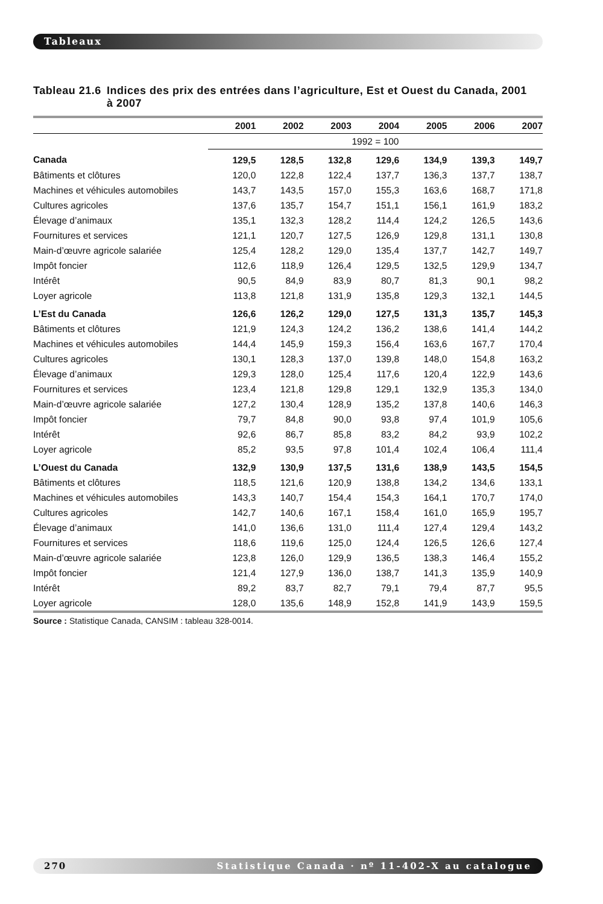Tableaux
Tableau 21.6 Indices des prix des entrées dans l’agriculture, Est et Ouest du Canada, 2001
à 2007
| | 2001 | 2002 | 2003 | 2004 | 2005 | 2006 | 2007 |
| --- | --- | --- | --- | --- | --- | --- | --- |
| | 1992 = 100 | | | | | | |
| Canada | 129,5 | 128,5 | 132,8 | 129,6 | 134,9 | 139,3 | 149,7 |
| Bâtiments et clôtures | 120,0 | 122,8 | 122,4 | 137,7 | 136,3 | 137,7 | 138,7 |
| Machines et véhicules automobiles | 143,7 | 143,5 | 157,0 | 155,3 | 163,6 | 168,7 | 171,8 |
| Cultures agricoles | 137,6 | 135,7 | 154,7 | 151,1 | 156,1 | 161,9 | 183,2 |
| Élevage d’animaux | 135,1 | 132,3 | 128,2 | 114,4 | 124,2 | 126,5 | 143,6 |
| Fournitures et services | 121,1 | 120,7 | 127,5 | 126,9 | 129,8 | 131,1 | 130,8 |
| Main-d’œuvre agricole salariée | 125,4 | 128,2 | 129,0 | 135,4 | 137,7 | 142,7 | 149,7 |
| Impôt foncier | 112,6 | 118,9 | 126,4 | 129,5 | 132,5 | 129,9 | 134,7 |
| Intérêt | 90,5 | 84,9 | 83,9 | 80,7 | 81,3 | 90,1 | 98,2 |
| Loyer agricole | 113,8 | 121,8 | 131,9 | 135,8 | 129,3 | 132,1 | 144,5 |
| L’Est du Canada | 126,6 | 126,2 | 129,0 | 127,5 | 131,3 | 135,7 | 145,3 |
| Bâtiments et clôtures | 121,9 | 124,3 | 124,2 | 136,2 | 138,6 | 141,4 | 144,2 |
| Machines et véhicules automobiles | 144,4 | 145,9 | 159,3 | 156,4 | 163,6 | 167,7 | 170,4 |
| Cultures agricoles | 130,1 | 128,3 | 137,0 | 139,8 | 148,0 | 154,8 | 163,2 |
| Élevage d’animaux | 129,3 | 128,0 | 125,4 | 117,6 | 120,4 | 122,9 | 143,6 |
| Fournitures et services | 123,4 | 121,8 | 129,8 | 129,1 | 132,9 | 135,3 | 134,0 |
| Main-d’œuvre agricole salariée | 127,2 | 130,4 | 128,9 | 135,2 | 137,8 | 140,6 | 146,3 |
| Impôt foncier | 79,7 | 84,8 | 90,0 | 93,8 | 97,4 | 101,9 | 105,6 |
| Intérêt | 92,6 | 86,7 | 85,8 | 83,2 | 84,2 | 93,9 | 102,2 |
| Loyer agricole | 85,2 | 93,5 | 97,8 | 101,4 | 102,4 | 106,4 | 111,4 |
| L’Ouest du Canada | 132,9 | 130,9 | 137,5 | 131,6 | 138,9 | 143,5 | 154,5 |
| Bâtiments et clôtures | 118,5 | 121,6 | 120,9 | 138,8 | 134,2 | 134,6 | 133,1 |
| Machines et véhicules automobiles | 143,3 | 140,7 | 154,4 | 154,3 | 164,1 | 170,7 | 174,0 |
| Cultures agricoles | 142,7 | 140,6 | 167,1 | 158,4 | 161,0 | 165,9 | 195,7 |
| Élevage d’animaux | 141,0 | 136,6 | 131,0 | 111,4 | 127,4 | 129,4 | 143,2 |
| Fournitures et services | 118,6 | 119,6 | 125,0 | 124,4 | 126,5 | 126,6 | 127,4 |
| Main-d’œuvre agricole salariée | 123,8 | 126,0 | 129,9 | 136,5 | 138,3 | 146,4 | 155,2 |
| Impôt foncier | 121,4 | 127,9 | 136,0 | 138,7 | 141,3 | 135,9 | 140,9 |
| Intérêt | 89,2 | 83,7 | 82,7 | 79,1 | 79,4 | 87,7 | 95,5 |
| Loyer agricole | 128,0 | 135,6 | 148,9 | 152,8 | 141,9 | 143,9 | 159,5 |
Source : Statistique Canada, CANSIM : tableau 328-0014.
270 Statistique Canada · nº 11-402-X au catalogue